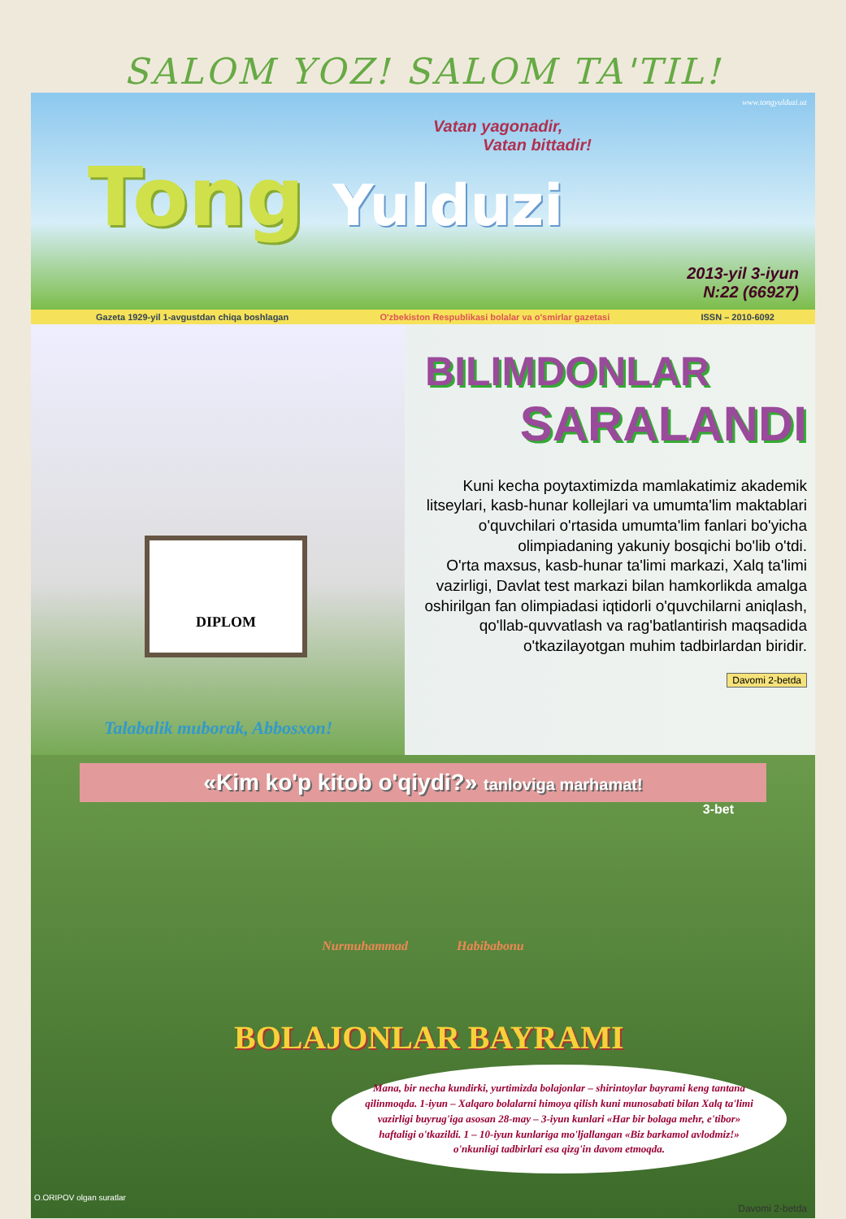SALOM YOZ! SALOM TA'TIL!
www.tongyulduzi.uz
Vatan yagonadir,
Vatan bittadir!
Tong Yulduzi
2013-yil 3-iyun
N:22 (66927)
Gazeta 1929-yil 1-avgustdan chiqa boshlagan O'zbekiston Respublikasi bolalar va o'smirlar gazetasi ISSN – 2010-6092
DIPLOM
Talabalik muborak, Abbosxon!
BILIMDONLAR
SARALANDI
Kuni kecha poytaxtimizda mamlakatimiz akademik litseylari, kasb-hunar kollejlari va umumta'lim maktablari o'quvchilari o'rtasida umumta'lim fanlari bo'yicha olimpiadaning yakuniy bosqichi bo'lib o'tdi.
O'rta maxsus, kasb-hunar ta'limi markazi, Xalq ta'limi vazirligi, Davlat test markazi bilan hamkorlikda amalga oshirilgan fan olimpiadasi iqtidorli o'quvchilarni aniqlash, qo'llab-quvvatlash va rag'batlantirish maqsadida o'tkazilayotgan muhim tadbirlardan biridir.
Davomi 2-betda
«Kim ko'p kitob o'qiydi?» tanloviga marhamat!
3-bet
Nurmuhammad Habibabonu
BOLAJONLAR BAYRAMI
Mana, bir necha kundirki, yurtimizda bolajonlar – shirintoylar bayrami keng tantana qilinmoqda. 1-iyun – Xalqaro bolalarni himoya qilish kuni munosabati bilan Xalq ta'limi vazirligi buyrug'iga asosan 28-may – 3-iyun kunlari «Har bir bolaga mehr, e'tibor» haftaligi o'tkazildi. 1 – 10-iyun kunlariga mo'ljallangan «Biz barkamol avlodmiz!» o'nkunligi tadbirlari esa qizg'in davom etmoqda.
O.ORIPOV olgan suratlar
Davomi 2-betda